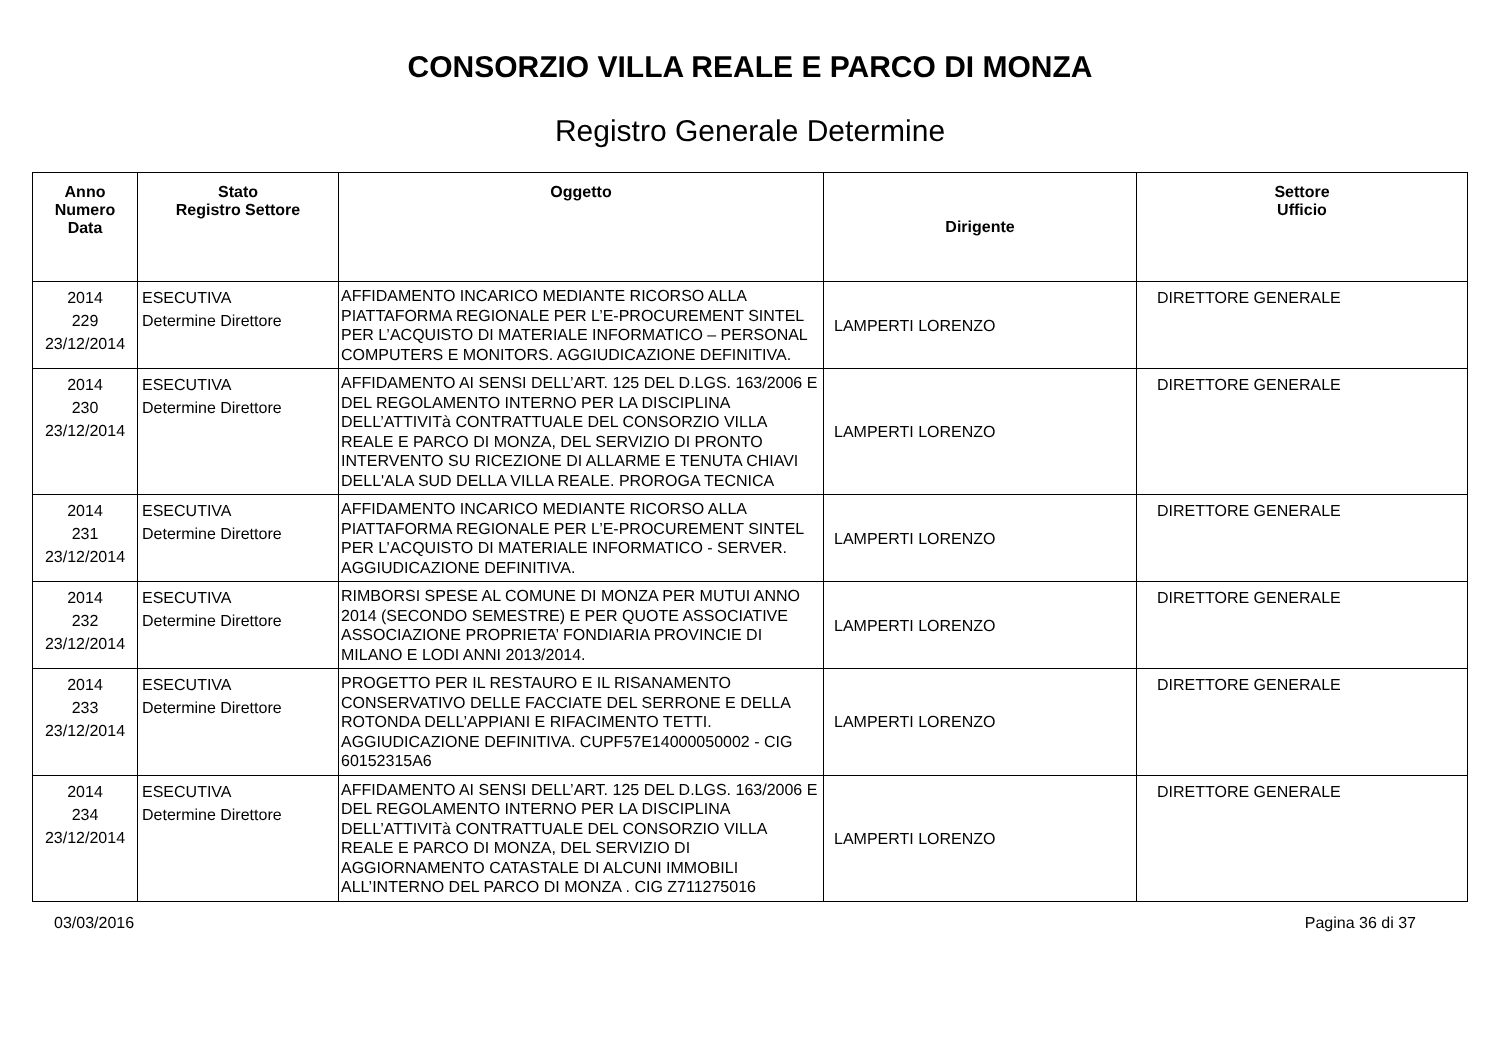CONSORZIO VILLA REALE E PARCO DI MONZA
Registro Generale Determine
| Anno Numero Data | Stato Registro Settore | Oggetto | Dirigente | Settore Ufficio |
| --- | --- | --- | --- | --- |
| 2014 229 23/12/2014 | ESECUTIVA Determine Direttore | AFFIDAMENTO INCARICO MEDIANTE RICORSO ALLA PIATTAFORMA REGIONALE PER L’E-PROCUREMENT SINTEL PER L’ACQUISTO DI MATERIALE INFORMATICO – PERSONAL COMPUTERS E MONITORS. AGGIUDICAZIONE DEFINITIVA. | LAMPERTI LORENZO | DIRETTORE GENERALE |
| 2014 230 23/12/2014 | ESECUTIVA Determine Direttore | AFFIDAMENTO AI SENSI DELL’ART. 125 DEL D.LGS. 163/2006 E DEL REGOLAMENTO INTERNO PER LA DISCIPLINA DELL’ATTIVITà CONTRATTUALE DEL CONSORZIO VILLA REALE E PARCO DI MONZA, DEL SERVIZIO DI PRONTO INTERVENTO SU RICEZIONE DI ALLARME E TENUTA CHIAVI DELL'ALA SUD DELLA VILLA REALE. PROROGA TECNICA | LAMPERTI LORENZO | DIRETTORE GENERALE |
| 2014 231 23/12/2014 | ESECUTIVA Determine Direttore | AFFIDAMENTO INCARICO MEDIANTE RICORSO ALLA PIATTAFORMA REGIONALE PER L’E-PROCUREMENT SINTEL PER L’ACQUISTO DI MATERIALE INFORMATICO - SERVER. AGGIUDICAZIONE DEFINITIVA. | LAMPERTI LORENZO | DIRETTORE GENERALE |
| 2014 232 23/12/2014 | ESECUTIVA Determine Direttore | RIMBORSI SPESE AL COMUNE DI MONZA PER MUTUI ANNO 2014 (SECONDO SEMESTRE) E PER QUOTE ASSOCIATIVE ASSOCIAZIONE PROPRIETA’ FONDIARIA PROVINCIE DI MILANO E LODI ANNI 2013/2014. | LAMPERTI LORENZO | DIRETTORE GENERALE |
| 2014 233 23/12/2014 | ESECUTIVA Determine Direttore | PROGETTO PER IL RESTAURO E IL RISANAMENTO CONSERVATIVO DELLE FACCIATE DEL SERRONE E DELLA ROTONDA DELL’APPIANI E RIFACIMENTO TETTI. AGGIUDICAZIONE DEFINITIVA. CUPF57E14000050002 - CIG 60152315A6 | LAMPERTI LORENZO | DIRETTORE GENERALE |
| 2014 234 23/12/2014 | ESECUTIVA Determine Direttore | AFFIDAMENTO AI SENSI DELL’ART. 125 DEL D.LGS. 163/2006 E DEL REGOLAMENTO INTERNO PER LA DISCIPLINA DELL’ATTIVITà CONTRATTUALE DEL CONSORZIO VILLA REALE E PARCO DI MONZA, DEL SERVIZIO DI AGGIORNAMENTO CATASTALE DI ALCUNI IMMOBILI ALL’INTERNO DEL PARCO DI MONZA . CIG Z711275016 | LAMPERTI LORENZO | DIRETTORE GENERALE |
03/03/2016 Pagina 36 di 37